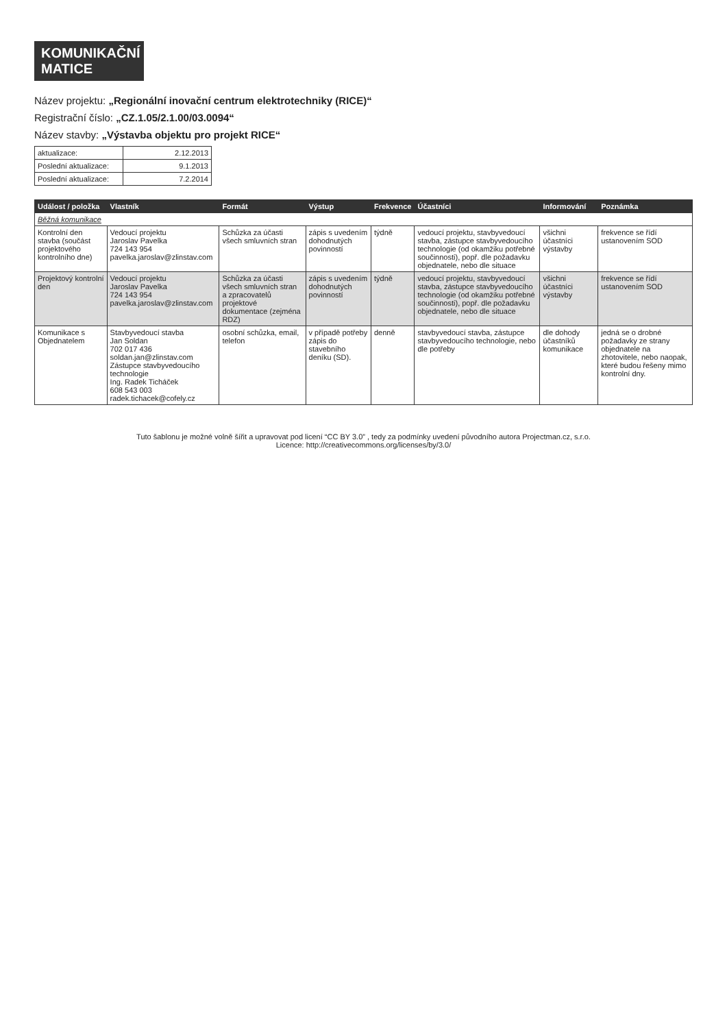KOMUNIKAČNÍ
MATICE
Název projektu: „Regionální inovační centrum elektrotechniky (RICE)“
Registrační číslo: „CZ.1.05/2.1.00/03.0094“
Název stavby: „Výstavba objektu pro projekt RICE“
| aktualizace: | 2.12.2013 |
| Poslední aktualizace: | 9.1.2013 |
| Poslední aktualizace: | 7.2.2014 |
| Událost / položka | Vlastník | Formát | Výstup | Frekvence | Účastníci | Informování | Poznámka |
| --- | --- | --- | --- | --- | --- | --- | --- |
| Běžná komunikace | | | | | | | |
| Kontrolní den stavba (součást projektového kontrolního dne) | Vedoucí projektu Jaroslav Pavelka 724 143 954 pavelka.jaroslav@zlinstav.com | Schůzka za účasti všech smluvních stran | zápis s uvedením dohodnutých povinností | týdně | vedoucí projektu, stavbyvedoucí stavba, zástupce stavbyvedoucího technologie (od okamžiku potřebné součinnosti), popř. dle požadavku objednatele, nebo dle situace | všichni účastníci výstavby | frekvence se řídí ustanovením SOD |
| Projektový kontrolní den | Vedoucí projektu Jaroslav Pavelka 724 143 954 pavelka.jaroslav@zlinstav.com | Schůzka za účasti všech smluvních stran a zpracovatelů projektové dokumentace (zejména RDZ) | zápis s uvedením dohodnutých povinností | týdně | vedoucí projektu, stavbyvedoucí stavba, zástupce stavbyvedoucího technologie (od okamžiku potřebné součinnosti), popř. dle požadavku objednatele, nebo dle situace | všichni účastníci výstavby | frekvence se řídí ustanovením SOD |
| Komunikace s Objednatelem | Stavbyvedoucí stavba Jan Soldan 702 017 436 soldan.jan@zlinstav.com Zástupce stavbyvedoucího technologie Ing. Radek Ticháček 608 543 003 radek.tichacek@cofely.cz | osobní schůzka, email, telefon | v případě potřeby zápis do stavebního deníku (SD). | denně | stavbyvedoucí stavba, zástupce stavbyvedoucího technologie, nebo dle potřeby | dle dohody účastníků komunikace | jedná se o drobné požadavky ze strany objednatele na zhotovitele, nebo naopak, které budou řešeny mimo kontrolní dny. |
Tuto šablonu je možné volně šířit a upravovat pod licení “CC BY 3.0” , tedy za podmínky uvedení původního autora Projectman.cz, s.r.o.
Licence: http://creativecommons.org/licenses/by/3.0/